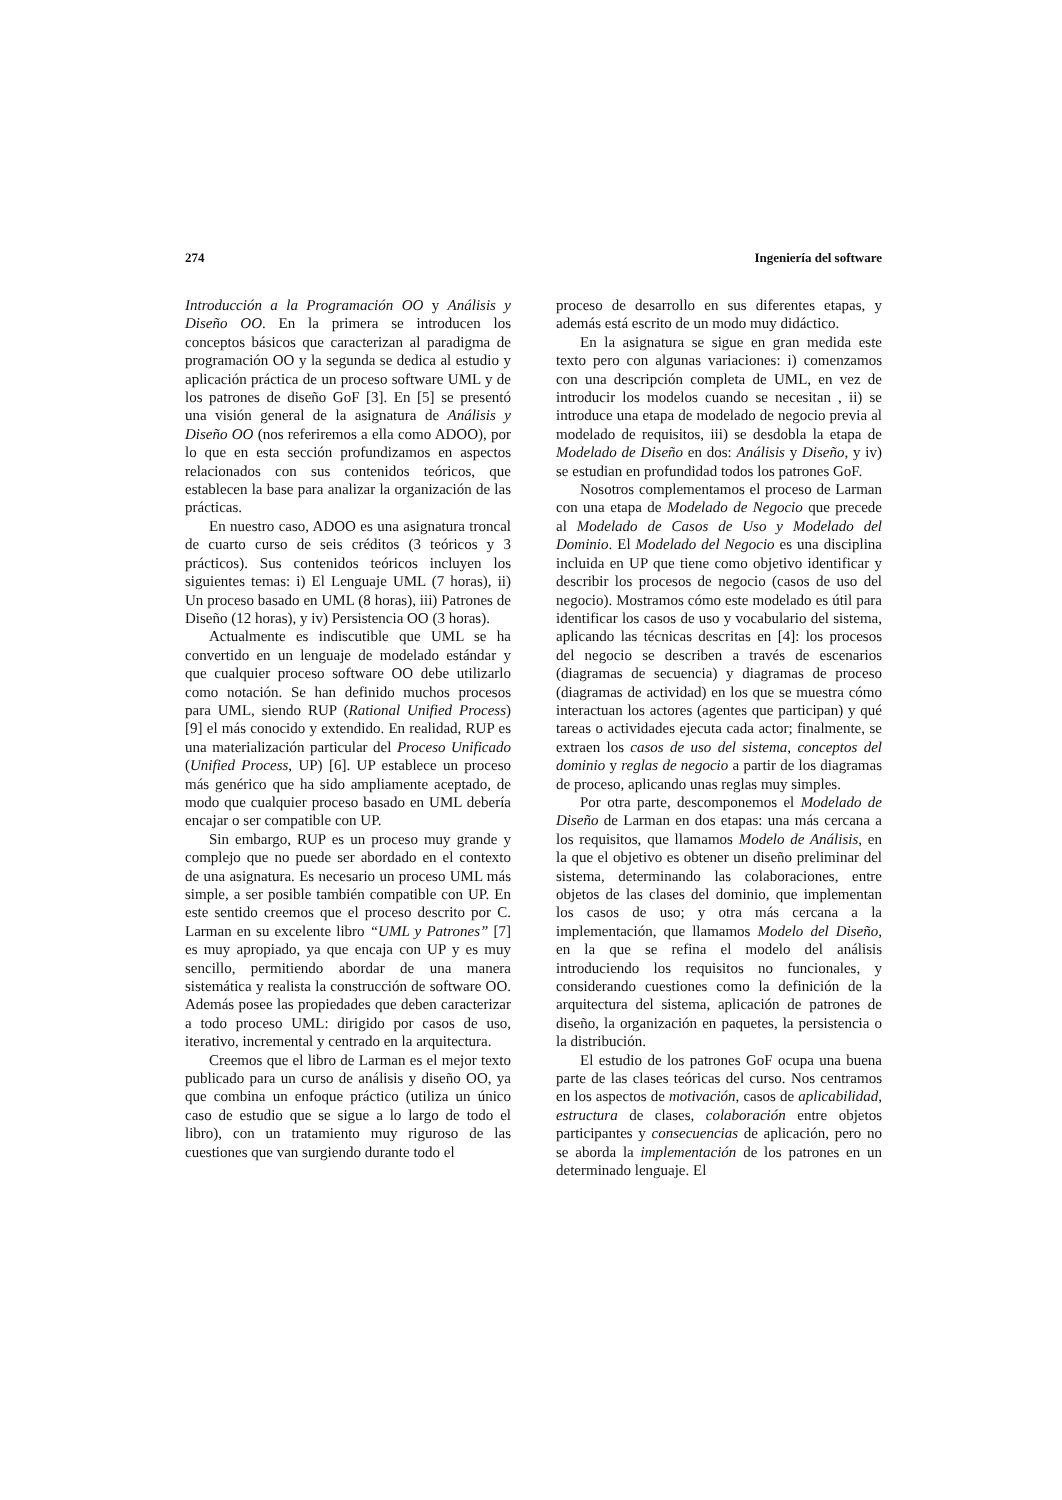274 Ingeniería del software
Introducción a la Programación OO y Análisis y Diseño OO. En la primera se introducen los conceptos básicos que caracterizan al paradigma de programación OO y la segunda se dedica al estudio y aplicación práctica de un proceso software UML y de los patrones de diseño GoF [3]. En [5] se presentó una visión general de la asignatura de Análisis y Diseño OO (nos referiremos a ella como ADOO), por lo que en esta sección profundizamos en aspectos relacionados con sus contenidos teóricos, que establecen la base para analizar la organización de las prácticas.
En nuestro caso, ADOO es una asignatura troncal de cuarto curso de seis créditos (3 teóricos y 3 prácticos). Sus contenidos teóricos incluyen los siguientes temas: i) El Lenguaje UML (7 horas), ii) Un proceso basado en UML (8 horas), iii) Patrones de Diseño (12 horas), y iv) Persistencia OO (3 horas).
Actualmente es indiscutible que UML se ha convertido en un lenguaje de modelado estándar y que cualquier proceso software OO debe utilizarlo como notación. Se han definido muchos procesos para UML, siendo RUP (Rational Unified Process) [9] el más conocido y extendido. En realidad, RUP es una materialización particular del Proceso Unificado (Unified Process, UP) [6]. UP establece un proceso más genérico que ha sido ampliamente aceptado, de modo que cualquier proceso basado en UML debería encajar o ser compatible con UP.
Sin embargo, RUP es un proceso muy grande y complejo que no puede ser abordado en el contexto de una asignatura. Es necesario un proceso UML más simple, a ser posible también compatible con UP. En este sentido creemos que el proceso descrito por C. Larman en su excelente libro “UML y Patrones” [7] es muy apropiado, ya que encaja con UP y es muy sencillo, permitiendo abordar de una manera sistemática y realista la construcción de software OO. Además posee las propiedades que deben caracterizar a todo proceso UML: dirigido por casos de uso, iterativo, incremental y centrado en la arquitectura.
Creemos que el libro de Larman es el mejor texto publicado para un curso de análisis y diseño OO, ya que combina un enfoque práctico (utiliza un único caso de estudio que se sigue a lo largo de todo el libro), con un tratamiento muy riguroso de las cuestiones que van surgiendo durante todo el
proceso de desarrollo en sus diferentes etapas, y además está escrito de un modo muy didáctico.
En la asignatura se sigue en gran medida este texto pero con algunas variaciones: i) comenzamos con una descripción completa de UML, en vez de introducir los modelos cuando se necesitan , ii) se introduce una etapa de modelado de negocio previa al modelado de requisitos, iii) se desdobla la etapa de Modelado de Diseño en dos: Análisis y Diseño, y iv) se estudian en profundidad todos los patrones GoF.
Nosotros complementamos el proceso de Larman con una etapa de Modelado de Negocio que precede al Modelado de Casos de Uso y Modelado del Dominio. El Modelado del Negocio es una disciplina incluida en UP que tiene como objetivo identificar y describir los procesos de negocio (casos de uso del negocio). Mostramos cómo este modelado es útil para identificar los casos de uso y vocabulario del sistema, aplicando las técnicas descritas en [4]: los procesos del negocio se describen a través de escenarios (diagramas de secuencia) y diagramas de proceso (diagramas de actividad) en los que se muestra cómo interactuan los actores (agentes que participan) y qué tareas o actividades ejecuta cada actor; finalmente, se extraen los casos de uso del sistema, conceptos del dominio y reglas de negocio a partir de los diagramas de proceso, aplicando unas reglas muy simples.
Por otra parte, descomponemos el Modelado de Diseño de Larman en dos etapas: una más cercana a los requisitos, que llamamos Modelo de Análisis, en la que el objetivo es obtener un diseño preliminar del sistema, determinando las colaboraciones, entre objetos de las clases del dominio, que implementan los casos de uso; y otra más cercana a la implementación, que llamamos Modelo del Diseño, en la que se refina el modelo del análisis introduciendo los requisitos no funcionales, y considerando cuestiones como la definición de la arquitectura del sistema, aplicación de patrones de diseño, la organización en paquetes, la persistencia o la distribución.
El estudio de los patrones GoF ocupa una buena parte de las clases teóricas del curso. Nos centramos en los aspectos de motivación, casos de aplicabilidad, estructura de clases, colaboración entre objetos participantes y consecuencias de aplicación, pero no se aborda la implementación de los patrones en un determinado lenguaje. El